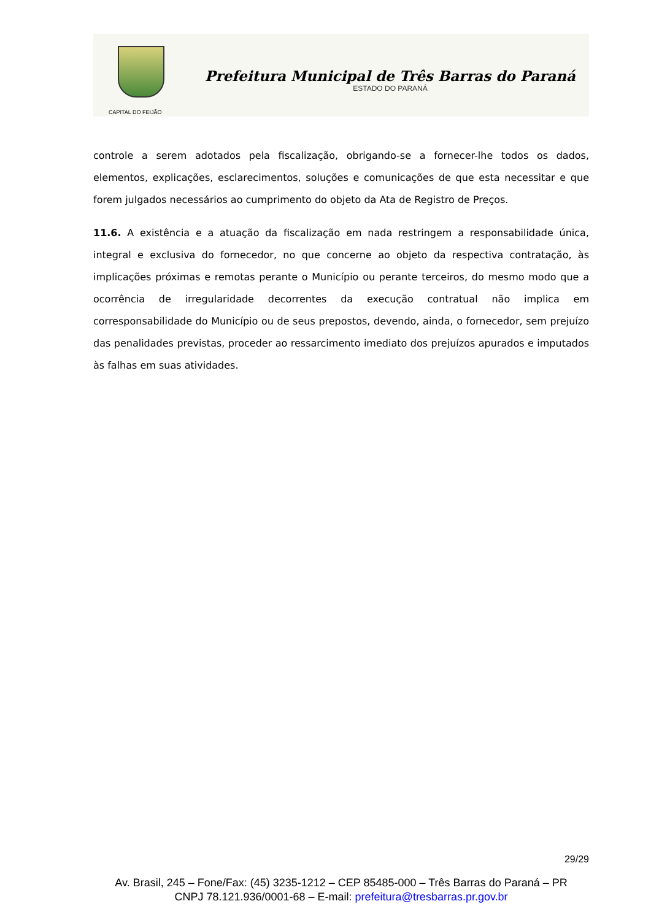CAPITAL DO FEIJÃO
Prefeitura Municipal de Três Barras do Paraná
ESTADO DO PARANÁ
controle a serem adotados pela fiscalização, obrigando-se a fornecer-lhe todos os dados, elementos, explicações, esclarecimentos, soluções e comunicações de que esta necessitar e que forem julgados necessários ao cumprimento do objeto da Ata de Registro de Preços.
11.6. A existência e a atuação da fiscalização em nada restringem a responsabilidade única, integral e exclusiva do fornecedor, no que concerne ao objeto da respectiva contratação, às implicações próximas e remotas perante o Município ou perante terceiros, do mesmo modo que a ocorrência de irregularidade decorrentes da execução contratual não implica em corresponsabilidade do Município ou de seus prepostos, devendo, ainda, o fornecedor, sem prejuízo das penalidades previstas, proceder ao ressarcimento imediato dos prejuízos apurados e imputados às falhas em suas atividades.
29/29
Av. Brasil, 245 – Fone/Fax: (45) 3235-1212 – CEP 85485-000 – Três Barras do Paraná – PR
CNPJ 78.121.936/0001-68 – E-mail: prefeitura@tresbarras.pr.gov.br